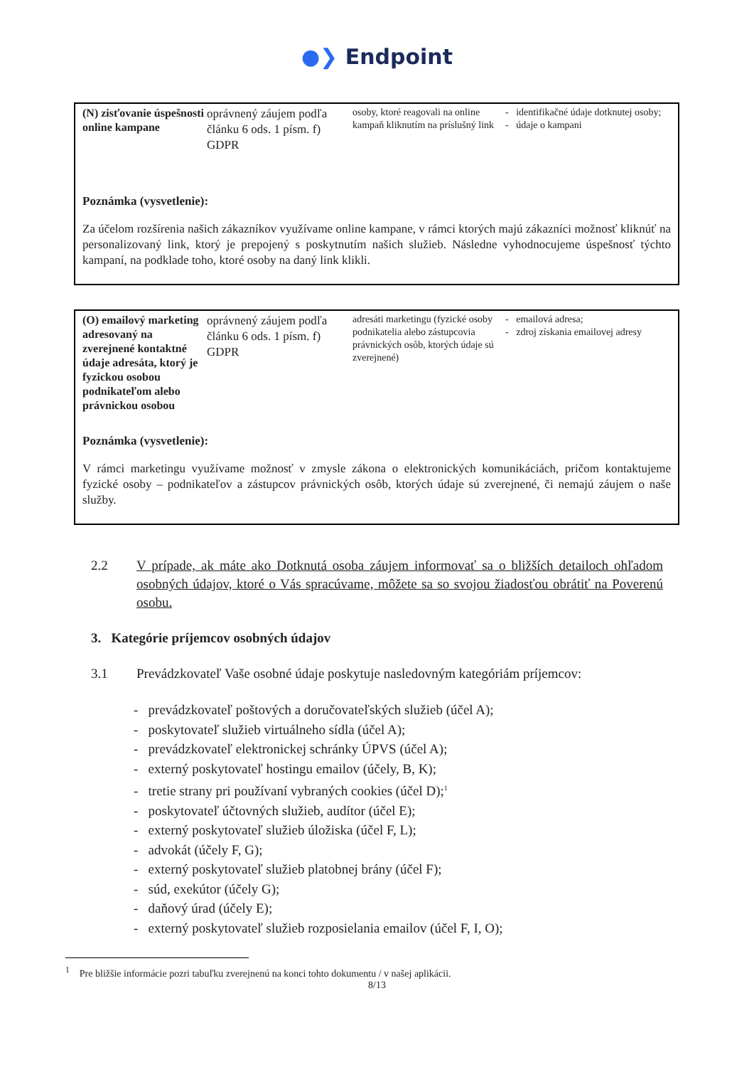●❯ Endpoint
| (N) zisťovanie úspešnosti online kampane | oprávnený záujem podľa článku 6 ods. 1 písm. f) GDPR | osoby, ktoré reagovali na online kampaň kliknutím na príslušný link | - identifikačné údaje dotknutej osoby; - údaje o kampani |
Poznámka (vysvetlenie):
Za účelom rozšírenia našich zákazníkov využívame online kampane, v rámci ktorých majú zákazníci možnosť kliknúť na personalizovaný link, ktorý je prepojený s poskytnutím našich služieb. Následne vyhodnocujeme úspešnosť týchto kampaní, na podklade toho, ktoré osoby na daný link klikli.
| (O) emailový marketing adresovaný na zverejnené kontaktné údaje adresáta, ktorý je fyzickou osobou podnikateľom alebo právnickou osobou | oprávnený záujem podľa článku 6 ods. 1 písm. f) GDPR | adresáti marketingu (fyzické osoby podnikatelia alebo zástupcovia právnických osôb, ktorých údaje sú zverejnené) | - emailová adresa; - zdroj získania emailovej adresy |
Poznámka (vysvetlenie):
V rámci marketingu využívame možnosť v zmysle zákona o elektronických komunikáciách, pričom kontaktujeme fyzické osoby – podnikateľov a zástupcov právnických osôb, ktorých údaje sú zverejnené, či nemajú záujem o naše služby.
2.2 V prípade, ak máte ako Dotknutá osoba záujem informovať sa o bližších detailoch ohľadom osobných údajov, ktoré o Vás spracúvame, môžete sa so svojou žiadosťou obrátiť na Poverenú osobu.
3. Kategórie príjemcov osobných údajov
3.1 Prevádzkovateľ Vaše osobné údaje poskytuje nasledovným kategóriám príjemcov:
- prevádzkovateľ poštových a doručovateľských služieb (účel A);
- poskytovateľ služieb virtuálneho sídla (účel A);
- prevádzkovateľ elektronickej schránky ÚPVS (účel A);
- externý poskytovateľ hostingu emailov (účely, B, K);
- tretie strany pri používaní vybraných cookies (účel D);<sup>1</sup>
- poskytovateľ účtovných služieb, audítor (účel E);
- externý poskytovateľ služieb úložiska (účel F, L);
- advokát (účely F, G);
- externý poskytovateľ služieb platobnej brány (účel F);
- súd, exekútor (účely G);
- daňový úrad (účely E);
- externý poskytovateľ služieb rozposielania emailov (účel F, I, O);
<sup>1</sup> Pre bližšie informácie pozri tabuľku zverejnenú na konci tohto dokumentu / v našej aplikácii.
8/13